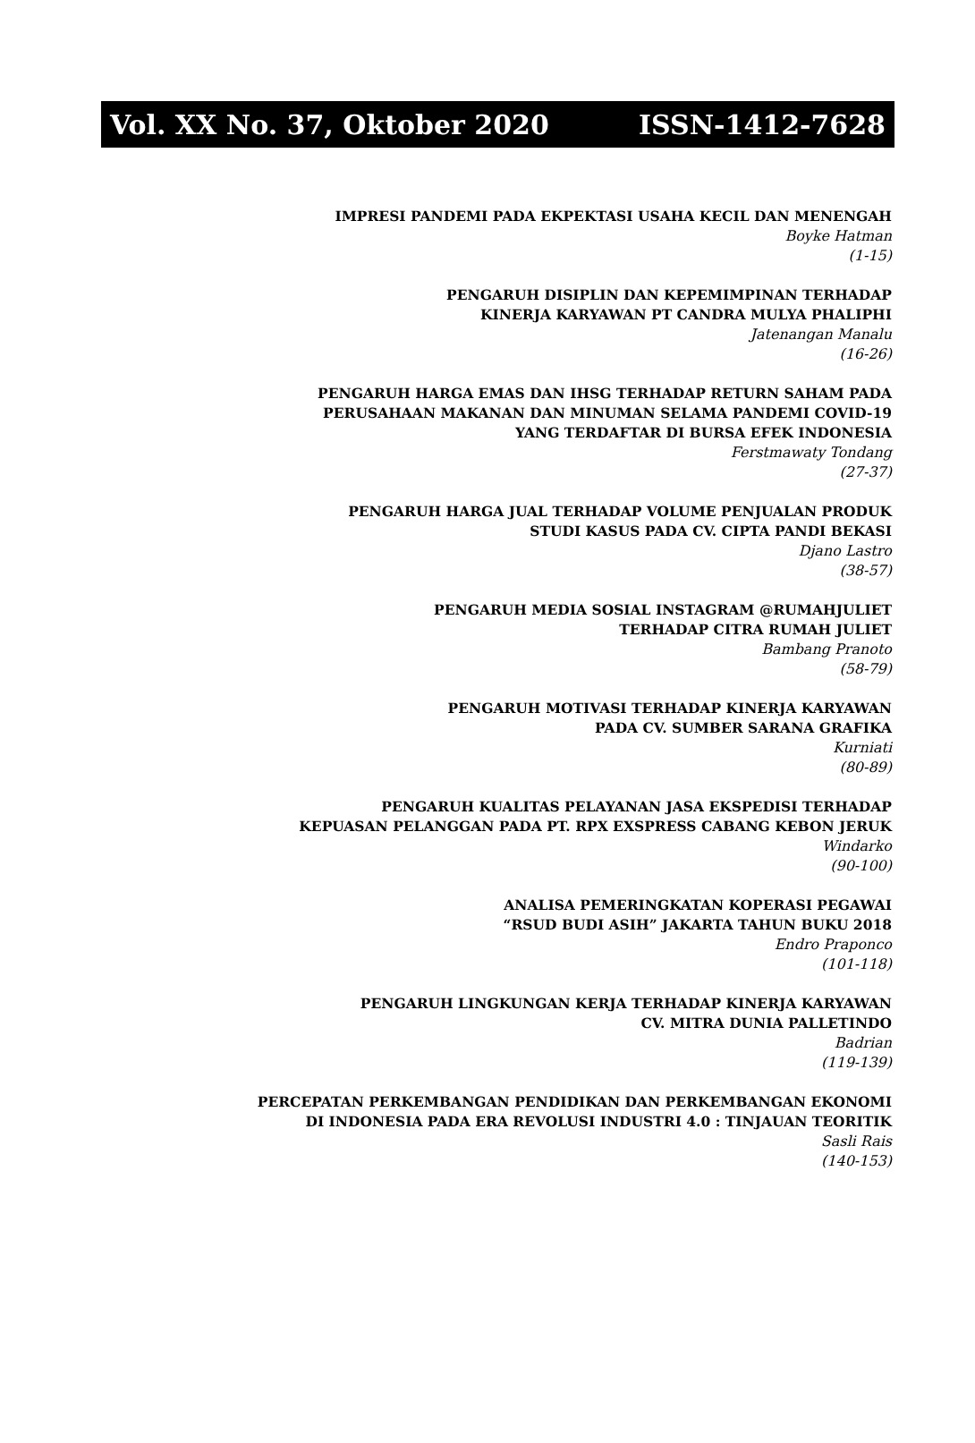Vol. XX No. 37, Oktober 2020 ISSN-1412-7628
IMPRESI PANDEMI PADA EKPEKTASI USAHA KECIL DAN MENENGAH
Boyke Hatman
(1-15)
PENGARUH DISIPLIN DAN KEPEMIMPINAN TERHADAP
KINERJA KARYAWAN PT CANDRA MULYA PHALIPHI
Jatenangan Manalu
(16-26)
PENGARUH HARGA EMAS DAN IHSG TERHADAP RETURN SAHAM PADA
PERUSAHAAN MAKANAN DAN MINUMAN SELAMA PANDEMI COVID-19
YANG TERDAFTAR DI BURSA EFEK INDONESIA
Ferstmawaty Tondang
(27-37)
PENGARUH HARGA JUAL TERHADAP VOLUME PENJUALAN PRODUK
STUDI KASUS PADA CV. CIPTA PANDI BEKASI
Djano Lastro
(38-57)
PENGARUH MEDIA SOSIAL INSTAGRAM @RUMAHJULIET
TERHADAP CITRA RUMAH JULIET
Bambang Pranoto
(58-79)
PENGARUH MOTIVASI TERHADAP KINERJA KARYAWAN
PADA CV. SUMBER SARANA GRAFIKA
Kurniati
(80-89)
PENGARUH KUALITAS PELAYANAN JASA EKSPEDISI TERHADAP
KEPUASAN PELANGGAN PADA PT. RPX EXSPRESS CABANG KEBON JERUK
Windarko
(90-100)
ANALISA PEMERINGKATAN KOPERASI PEGAWAI
“RSUD BUDI ASIH” JAKARTA TAHUN BUKU 2018
Endro Praponco
(101-118)
PENGARUH LINGKUNGAN KERJA TERHADAP KINERJA KARYAWAN
CV. MITRA DUNIA PALLETINDO
Badrian
(119-139)
PERCEPATAN PERKEMBANGAN PENDIDIKAN DAN PERKEMBANGAN EKONOMI
DI INDONESIA PADA ERA REVOLUSI INDUSTRI 4.0 : TINJAUAN TEORITIK
Sasli Rais
(140-153)